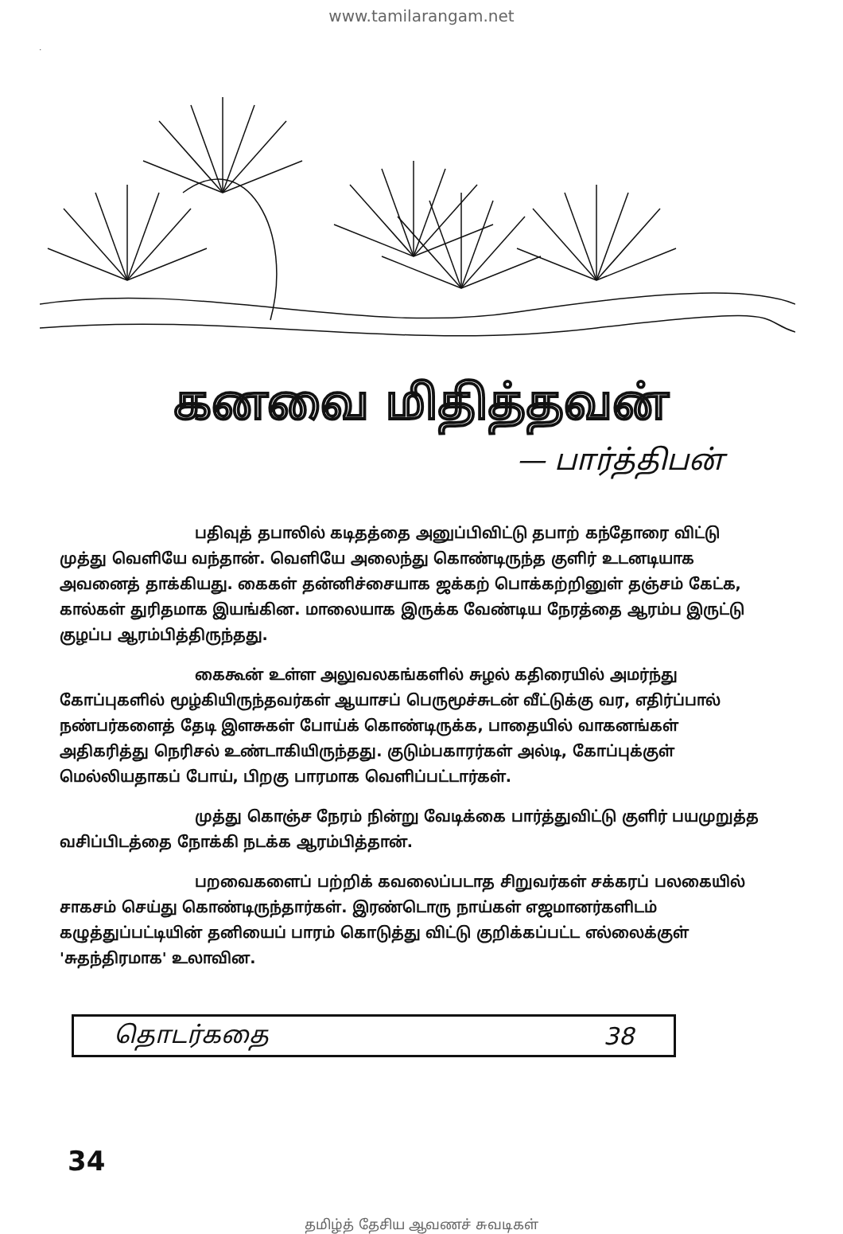www.tamilarangam.net
கனவை மிதித்தவன்
— பார்த்திபன்
பதிவுத் தபாலில் கடிதத்தை அனுப்பிவிட்டு தபாற் கந்தோரை விட்டு முத்து வெளியே வந்தான். வெளியே அலைந்து கொண்டிருந்த குளிர் உடனடியாக அவனைத் தாக்கியது. கைகள் தன்னிச்சையாக ஜக்கற் பொக்கற்றினுள் தஞ்சம் கேட்க, கால்கள் துரிதமாக இயங்கின. மாலையாக இருக்க வேண்டிய நேரத்தை ஆரம்ப இருட்டு குழப்ப ஆரம்பித்திருந்தது.
கைகூன் உள்ள அலுவலகங்களில் சுழல் கதிரையில் அமர்ந்து கோப்புகளில் மூழ்கியிருந்தவர்கள் ஆயாசப் பெருமூச்சுடன் வீட்டுக்கு வர, எதிர்ப்பால் நண்பர்களைத் தேடி இளசுகள் போய்க் கொண்டிருக்க, பாதையில் வாகனங்கள் அதிகரித்து நெரிசல் உண்டாகியிருந்தது. குடும்பகாரர்கள் அல்டி, கோப்புக்குள் மெல்லியதாகப் போய், பிறகு பாரமாக வெளிப்பட்டார்கள்.
முத்து கொஞ்ச நேரம் நின்று வேடிக்கை பார்த்துவிட்டு குளிர் பயமுறுத்த வசிப்பிடத்தை நோக்கி நடக்க ஆரம்பித்தான்.
பறவைகளைப் பற்றிக் கவலைப்படாத சிறுவர்கள் சக்கரப் பலகையில் சாகசம் செய்து கொண்டிருந்தார்கள். இரண்டொரு நாய்கள் எஜமானர்களிடம் கழுத்துப்பட்டியின் தனியைப் பாரம் கொடுத்து விட்டு குறிக்கப்பட்ட எல்லைக்குள் 'சுதந்திரமாக' உலாவின.
தொடர்கதை 38
34
தமிழ்த் தேசிய ஆவணச் சுவடிகள்